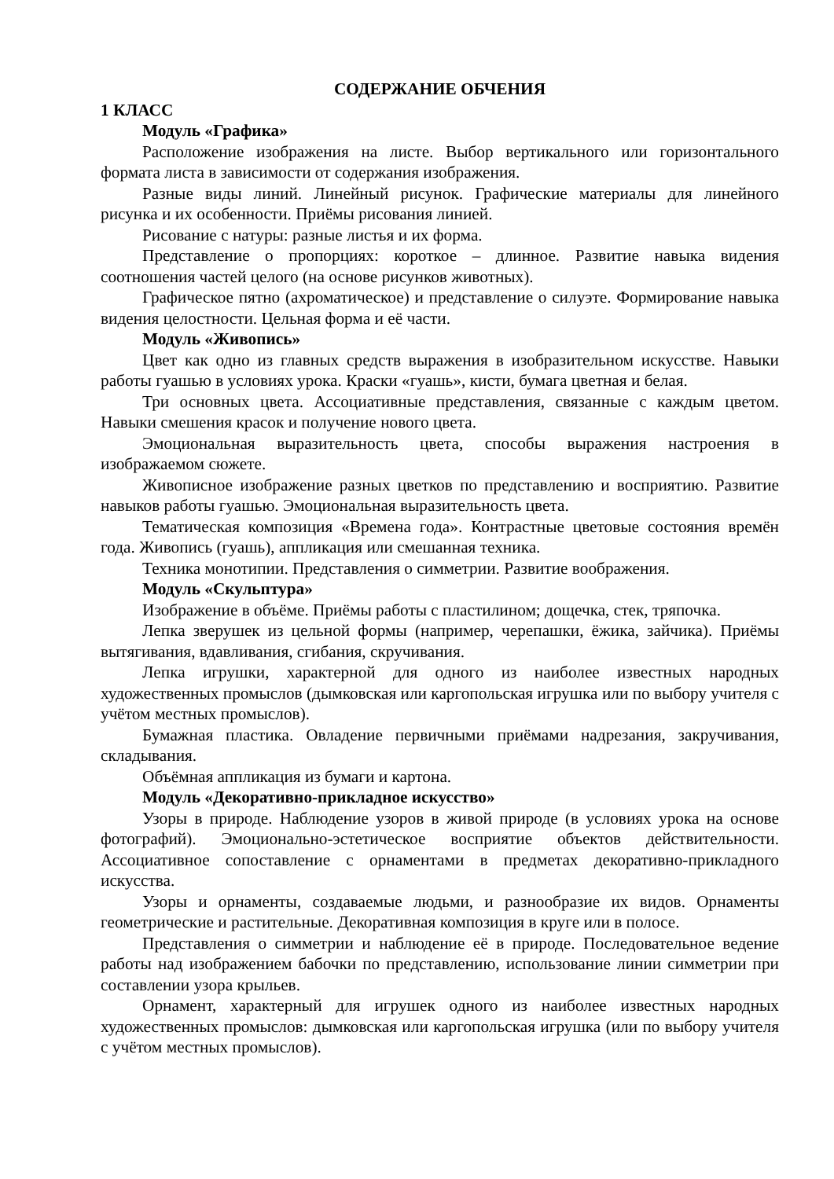СОДЕРЖАНИЕ ОБЧЕНИЯ
1 КЛАСС
Модуль «Графика»
Расположение изображения на листе. Выбор вертикального или горизонтального формата листа в зависимости от содержания изображения.
Разные виды линий. Линейный рисунок. Графические материалы для линейного рисунка и их особенности. Приёмы рисования линией.
Рисование с натуры: разные листья и их форма.
Представление о пропорциях: короткое – длинное. Развитие навыка видения соотношения частей целого (на основе рисунков животных).
Графическое пятно (ахроматическое) и представление о силуэте. Формирование навыка видения целостности. Цельная форма и её части.
Модуль «Живопись»
Цвет как одно из главных средств выражения в изобразительном искусстве. Навыки работы гуашью в условиях урока. Краски «гуашь», кисти, бумага цветная и белая.
Три основных цвета. Ассоциативные представления, связанные с каждым цветом. Навыки смешения красок и получение нового цвета.
Эмоциональная выразительность цвета, способы выражения настроения в изображаемом сюжете.
Живописное изображение разных цветков по представлению и восприятию. Развитие навыков работы гуашью. Эмоциональная выразительность цвета.
Тематическая композиция «Времена года». Контрастные цветовые состояния времён года. Живопись (гуашь), аппликация или смешанная техника.
Техника монотипии. Представления о симметрии. Развитие воображения.
Модуль «Скульптура»
Изображение в объёме. Приёмы работы с пластилином; дощечка, стек, тряпочка.
Лепка зверушек из цельной формы (например, черепашки, ёжика, зайчика). Приёмы вытягивания, вдавливания, сгибания, скручивания.
Лепка игрушки, характерной для одного из наиболее известных народных художественных промыслов (дымковская или каргопольская игрушка или по выбору учителя с учётом местных промыслов).
Бумажная пластика. Овладение первичными приёмами надрезания, закручивания, складывания.
Объёмная аппликация из бумаги и картона.
Модуль «Декоративно-прикладное искусство»
Узоры в природе. Наблюдение узоров в живой природе (в условиях урока на основе фотографий). Эмоционально-эстетическое восприятие объектов действительности. Ассоциативное сопоставление с орнаментами в предметах декоративно-прикладного искусства.
Узоры и орнаменты, создаваемые людьми, и разнообразие их видов. Орнаменты геометрические и растительные. Декоративная композиция в круге или в полосе.
Представления о симметрии и наблюдение её в природе. Последовательное ведение работы над изображением бабочки по представлению, использование линии симметрии при составлении узора крыльев.
Орнамент, характерный для игрушек одного из наиболее известных народных художественных промыслов: дымковская или каргопольская игрушка (или по выбору учителя с учётом местных промыслов).